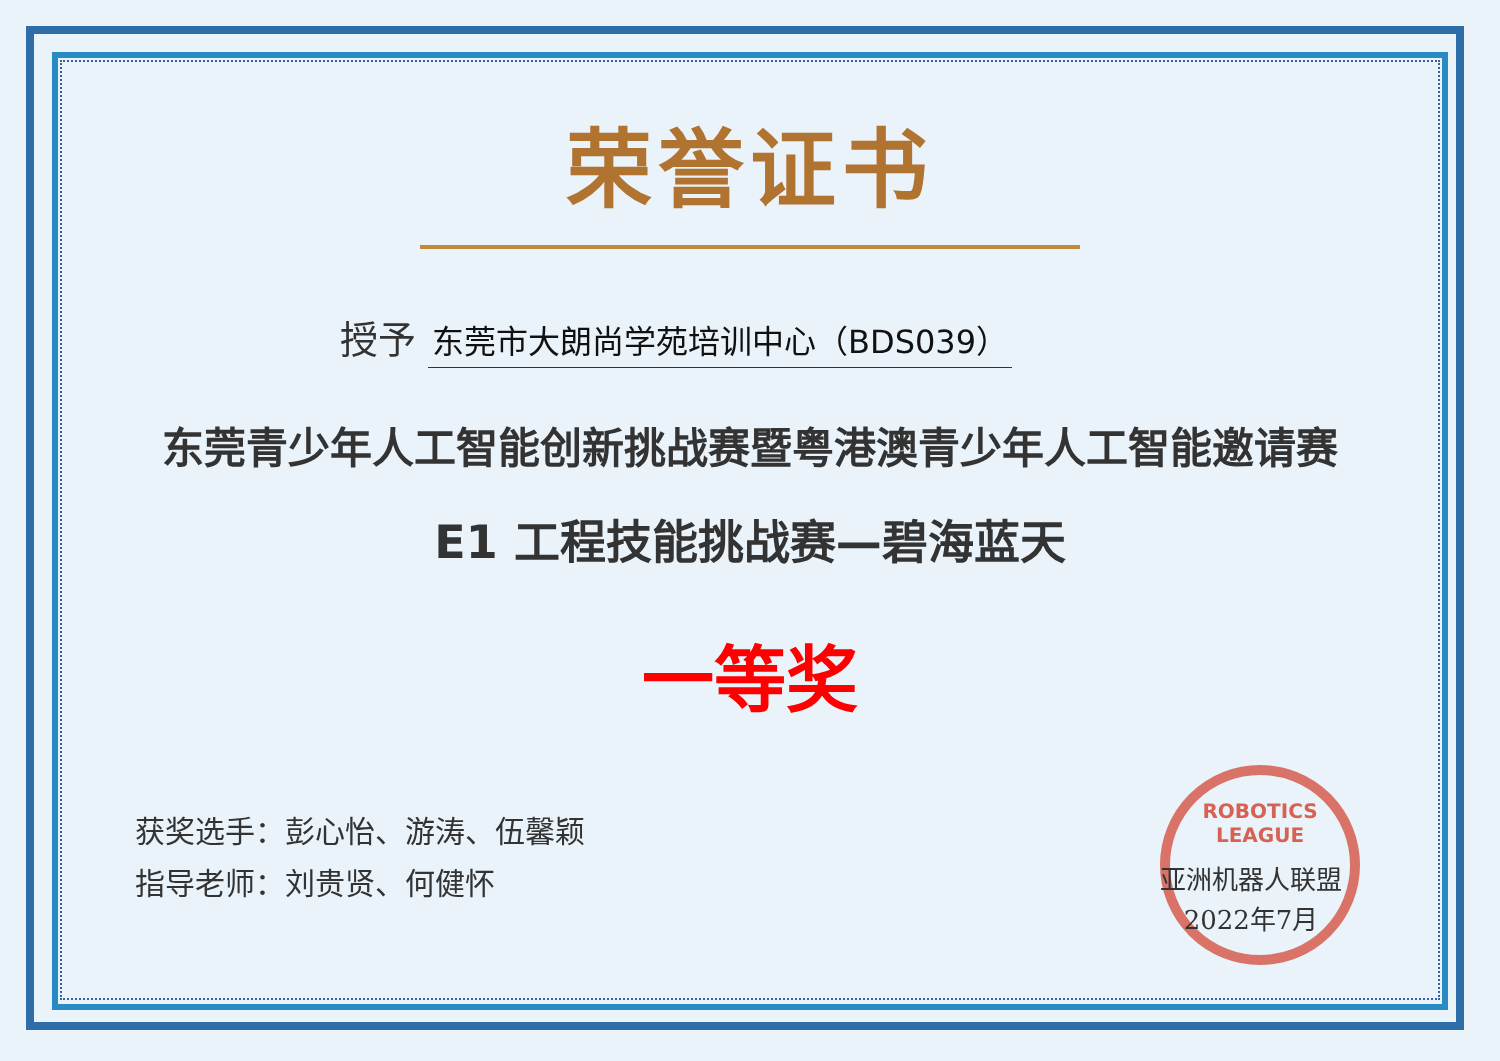ROBOTICS LEAGUE
荣誉证书
授予 东莞市大朗尚学苑培训中心（BDS039）
东莞青少年人工智能创新挑战赛暨粤港澳青少年人工智能邀请赛
E1 工程技能挑战赛—碧海蓝天
一等奖
获奖选手：彭心怡、游涛、伍馨颖
指导老师：刘贵贤、何健怀
亚洲机器人联盟
2022年7月